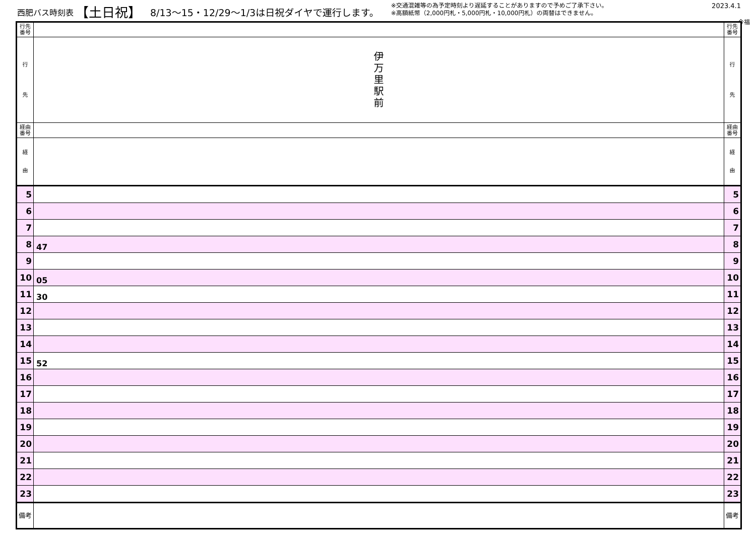西肥バス時刻表 【土日祝】 8/13～15・12/29～1/3は日祝ダイヤで運行します。 ※交通混雑等の為予定時刻より遅延することがありますので予めご了承下さい。
※高額紙幣（2,000円札・5,000円札・10,000円札）の両替はできません。 2023.4.1
今福
| 行先 番号 | | 行先 番号 |
| 行 先 | 伊 万 里 駅 前 | 行 先 |
| 経由 番号 | | 経由 番号 |
| 経 由 | | 経 由 |
| 5 | | 5 |
| 6 | | 6 |
| 7 | | 7 |
| 8 | 47 | 8 |
| 9 | | 9 |
| 10 | 05 | 10 |
| 11 | 30 | 11 |
| 12 | | 12 |
| 13 | | 13 |
| 14 | | 14 |
| 15 | 52 | 15 |
| 16 | | 16 |
| 17 | | 17 |
| 18 | | 18 |
| 19 | | 19 |
| 20 | | 20 |
| 21 | | 21 |
| 22 | | 22 |
| 23 | | 23 |
| 備考 | | 備考 |